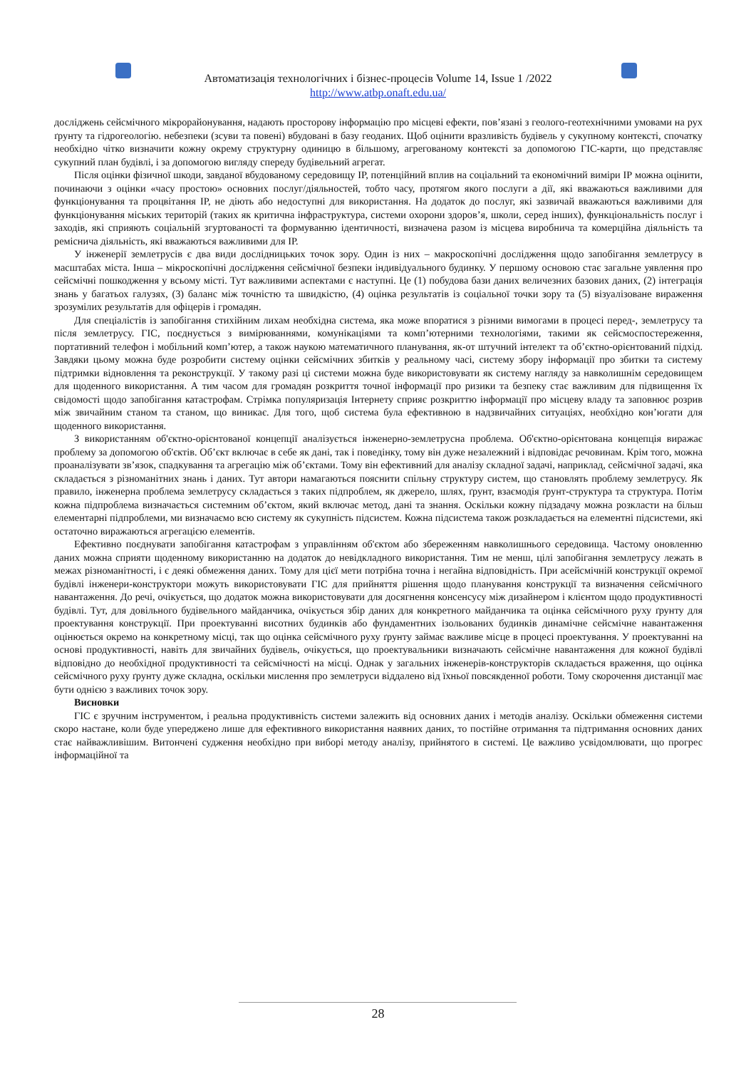Автоматизація технологічних і бізнес-процесів Volume 14, Issue 1 /2022
http://www.atbp.onaft.edu.ua/
досліджень сейсмічного мікрорайонування, надають просторову інформацію про місцеві ефекти, пов’язані з геолого-геотехнічними умовами на рух ґрунту та гідрогеологію. небезпеки (зсуви та повені) вбудовані в базу геоданих. Щоб оцінити вразливість будівель у сукупному контексті, спочатку необхідно чітко визначити кожну окрему структурну одиницю в більшому, агрегованому контексті за допомогою ГІС-карти, що представляє сукупний план будівлі, і за допомогою вигляду спереду будівельний агрегат.
Після оцінки фізичної шкоди, завданої вбудованому середовищу ІР, потенційний вплив на соціальний та економічний виміри ІР можна оцінити, починаючи з оцінки «часу простою» основних послуг/діяльностей, тобто часу, протягом якого послуги а дії, які вважаються важливими для функціонування та процвітання ІР, не діють або недоступні для використання. На додаток до послуг, які зазвичай вважаються важливими для функціонування міських територій (таких як критична інфраструктура, системи охорони здоров’я, школи, серед інших), функціональність послуг і заходів, які сприяють соціальній згуртованості та формуванню ідентичності, визначена разом із місцева виробнича та комерційна діяльність та ремісничa діяльність, які вважаються важливими для ІР.
У інженерії землетрусів є два види дослідницьких точок зору. Один із них – макроскопічні дослідження щодо запобігання землетрусу в масштабах міста. Інша – мікроскопічні дослідження сейсмічної безпеки індивідуального будинку. У першому основою стає загальне уявлення про сейсмічні пошкодження у всьому місті. Тут важливими аспектами є наступні. Це (1) побудова бази даних величезних базових даних, (2) інтеграція знань у багатьох галузях, (3) баланс між точністю та швидкістю, (4) оцінка результатів із соціальної точки зору та (5) візуалізоване вираження зрозумілих результатів для офіцерів і громадян.
Для спеціалістів із запобігання стихійним лихам необхідна система, яка може впоратися з різними вимогами в процесі перед-, землетрусу та після землетрусу. ГІС, поєднується з вимірюваннями, комунікаціями та комп’ютерними технологіями, такими як сейсмоспостереження, портативний телефон і мобільний комп’ютер, а також наукою математичного планування, як-от штучний інтелект та об’єктно-орієнтований підхід. Завдяки цьому можна буде розробити систему оцінки сейсмічних збитків у реальному часі, систему збору інформації про збитки та систему підтримки відновлення та реконструкції. У такому разі ці системи можна буде використовувати як систему нагляду за навколишнім середовищем для щоденного використання. А тим часом для громадян розкриття точної інформації про ризики та безпеку стає важливим для підвищення їх свідомості щодо запобігання катастрофам. Стрімка популяризація Інтернету сприяє розкриттю інформації про місцеву владу та заповнює розрив між звичайним станом та станом, що виникає. Для того, щоб система була ефективною в надзвичайних ситуаціях, необхідно кон’югати для щоденного використання.
З використанням об'єктно-орієнтованої концепції аналізується інженерно-землетрусна проблема. Об'єктно-орієнтована концепція виражає проблему за допомогою об'єктів. Об’єкт включає в себе як дані, так і поведінку, тому він дуже незалежний і відповідає речовинам. Крім того, можна проаналізувати зв’язок, спадкування та агрегацію між об’єктами. Тому він ефективний для аналізу складної задачі, наприклад, сейсмічної задачі, яка складається з різноманітних знань і даних. Тут автори намагаються пояснити спільну структуру систем, що становлять проблему землетрусу. Як правило, інженерна проблема землетрусу складається з таких підпроблем, як джерело, шлях, ґрунт, взаємодія ґрунт-структура та структура. Потім кожна підпроблема визначається системним об’єктом, який включає метод, дані та знання. Оскільки кожну підзадачу можна розкласти на більш елементарні підпроблеми, ми визначаємо всю систему як сукупність підсистем. Кожна підсистема також розкладається на елементні підсистеми, які остаточно виражаються агрегацією елементів.
Ефективно поєднувати запобігання катастрофам з управлінням об'єктом або збереженням навколишнього середовища. Частому оновленню даних можна сприяти щоденному використанню на додаток до невідкладного використання. Тим не менш, цілі запобігання землетрусу лежать в межах різноманітності, і є деякі обмеження даних. Тому для цієї мети потрібна точна і негайна відповідність. При асейсмічній конструкції окремої будівлі інженери-конструктори можуть використовувати ГІС для прийняття рішення щодо планування конструкції та визначення сейсмічного навантаження. До речі, очікується, що додаток можна використовувати для досягнення консенсусу між дизайнером і клієнтом щодо продуктивності будівлі. Тут, для довільного будівельного майданчика, очікується збір даних для конкретного майданчика та оцінка сейсмічного руху ґрунту для проектування конструкції. При проектуванні висотних будинків або фундаментних ізольованих будинків динамічне сейсмічне навантаження оцінюється окремо на конкретному місці, так що оцінка сейсмічного руху ґрунту займає важливе місце в процесі проектування. У проектуванні на основі продуктивності, навіть для звичайних будівель, очікується, що проектувальники визначають сейсмічне навантаження для кожної будівлі відповідно до необхідної продуктивності та сейсмічності на місці. Однак у загальних інженерів-конструкторів складається враження, що оцінка сейсмічного руху ґрунту дуже складна, оскільки мислення про землетруси віддалено від їхньої повсякденної роботи. Тому скорочення дистанції має бути однією з важливих точок зору.
Висновки
ГІС є зручним інструментом, і реальна продуктивність системи залежить від основних даних і методів аналізу. Оскільки обмеження системи скоро настане, коли буде упереджено лише для ефективного використання наявних даних, то постійне отримання та підтримання основних даних стає найважливішим. Витончені судження необхідно при виборі методу аналізу, прийнятого в системі. Це важливо усвідомлювати, що прогрес інформаційної та
28